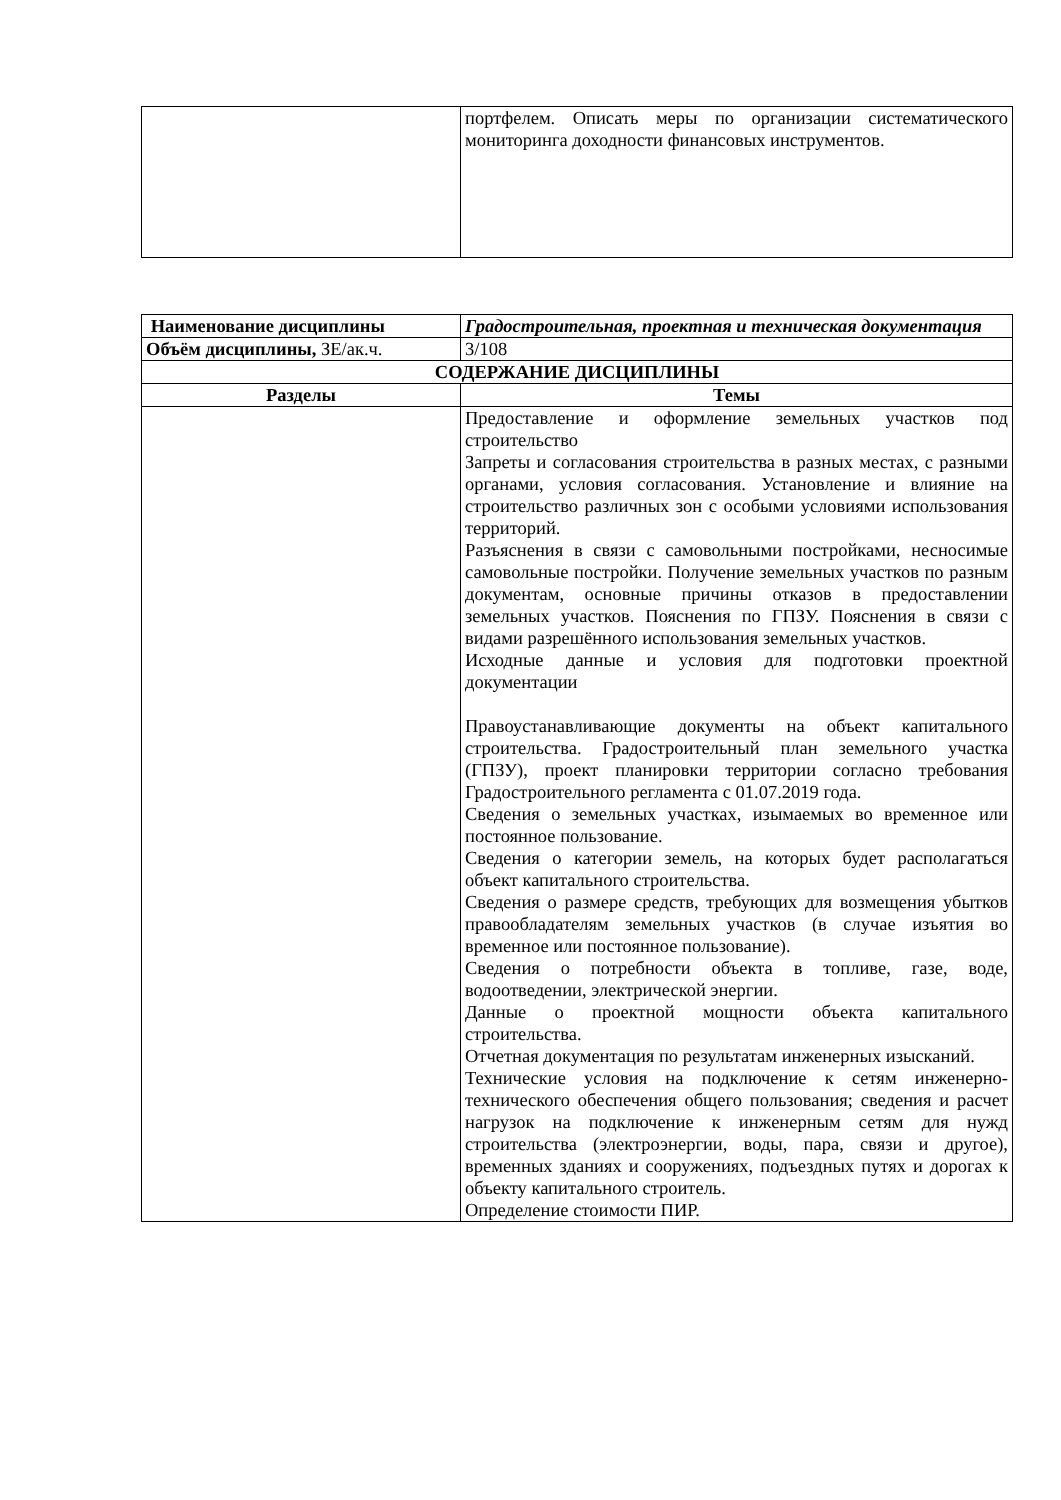| | портфелем. Описать меры по организации систематического мониторинга доходности финансовых инструментов. |
| Наименование дисциплины | Градостроительная, проектная и техническая документация |
| Объём дисциплины, ЗЕ/ак.ч. | 3/108 |
| СОДЕРЖАНИЕ ДИСЦИПЛИНЫ | |
| Разделы | Темы |
| | Предоставление и оформление земельных участков под строительство Запреты и согласования строительства в разных местах, с разными органами, условия согласования. Установление и влияние на строительство различных зон с особыми условиями использования территорий. Разъяснения в связи с самовольными постройками, несносимые самовольные постройки. Получение земельных участков по разным документам, основные причины отказов в предоставлении земельных участков. Пояснения по ГПЗУ. Пояснения в связи с видами разрешённого использования земельных участков. Исходные данные и условия для подготовки проектной документации Правоустанавливающие документы на объект капитального строительства. Градостроительный план земельного участка (ГПЗУ), проект планировки территории согласно требования Градостроительного регламента с 01.07.2019 года. Сведения о земельных участках, изымаемых во временное или постоянное пользование. Сведения о категории земель, на которых будет располагаться объект капитального строительства. Сведения о размере средств, требующих для возмещения убытков правообладателям земельных участков (в случае изъятия во временное или постоянное пользование). Сведения о потребности объекта в топливе, газе, воде, водоотведении, электрической энергии. Данные о проектной мощности объекта капитального строительства. Отчетная документация по результатам инженерных изысканий. Технические условия на подключение к сетям инженерно-технического обеспечения общего пользования; сведения и расчет нагрузок на подключение к инженерным сетям для нужд строительства (электроэнергии, воды, пара, связи и другое), временных зданиях и сооружениях, подъездных путях и дорогах к объекту капитального строитель. Определение стоимости ПИР. |